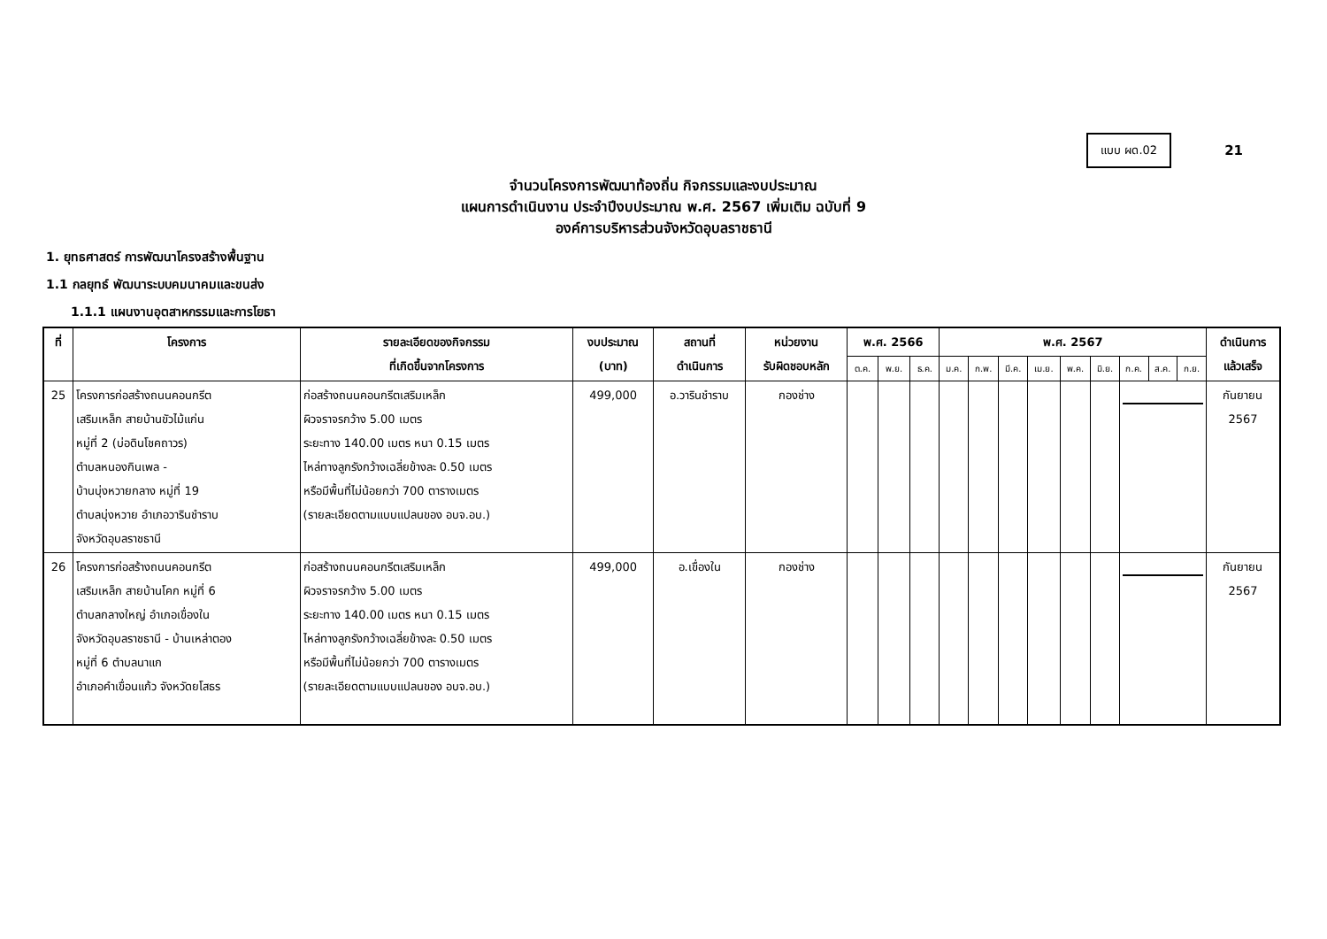แบบ ผด.02
21
จำนวนโครงการพัฒนาท้องถิ่น กิจกรรมและงบประมาณ
แผนการดำเนินงาน ประจำปีงบประมาณ พ.ศ. 2567 เพิ่มเติม ฉบับที่ 9
องค์การบริหารส่วนจังหวัดอุบลราชธานี
1. ยุทธศาสตร์ การพัฒนาโครงสร้างพื้นฐาน
1.1 กลยุทธ์ พัฒนาระบบคมนาคมและขนส่ง
1.1.1 แผนงานอุตสาหกรรมและการโยธา
| ที่ | โครงการ | รายละเอียดของกิจกรรม ที่เกิดขึ้นจากโครงการ | งบประมาณ (บาท) | สถานที่ ดำเนินการ | หน่วยงาน รับผิดชอบหลัก | พ.ศ. 2566 | | | พ.ศ. 2567 | | | | | | | | | ดำเนินการ แล้วเสร็จ |
| --- | --- | --- | --- | --- | --- | --- | --- | --- | --- | --- | --- | --- | --- | --- | --- | --- | --- | --- |
| | | | | | | ต.ค. | พ.ย. | ธ.ค. | ม.ค. | ก.พ. | มี.ค. | เม.ย. | พ.ค. | มิ.ย. | ก.ค. | ส.ค. | ก.ย. | |
| 25 | โครงการก่อสร้างถนนคอนกรีต เสริมเหล็ก สายบ้านขัวไม้แก่น หมู่ที่ 2 (บ่อดินโชคถาวร) ตำบลหนองกินเพล - บ้านบุ่งหวายกลาง หมู่ที่ 19 ตำบลบุ่งหวาย อำเภอวารินชำราบ จังหวัดอุบลราชธานี | ก่อสร้างถนนคอนกรีตเสริมเหล็ก ผิวจราจรกว้าง 5.00 เมตร ระยะทาง 140.00 เมตร หนา 0.15 เมตร ไหล่ทางลูกรังกว้างเฉลี่ยข้างละ 0.50 เมตร หรือมีพื้นที่ไม่น้อยกว่า 700 ตารางเมตร (รายละเอียดตามแบบแปลนของ อบจ.อบ.) | 499,000 | อ.วารินชำราบ | กองช่าง | | | | | | | | | | | | | กันยายน 2567 |
| 26 | โครงการก่อสร้างถนนคอนกรีต เสริมเหล็ก สายบ้านโคก หมู่ที่ 6 ตำบลกลางใหญ่ อำเภอเขื่องใน จังหวัดอุบลราชธานี - บ้านเหล่าตอง หมู่ที่ 6 ตำบลนาแก อำเภอคำเขื่อนแก้ว จังหวัดยโสธร | ก่อสร้างถนนคอนกรีตเสริมเหล็ก ผิวจราจรกว้าง 5.00 เมตร ระยะทาง 140.00 เมตร หนา 0.15 เมตร ไหล่ทางลูกรังกว้างเฉลี่ยข้างละ 0.50 เมตร หรือมีพื้นที่ไม่น้อยกว่า 700 ตารางเมตร (รายละเอียดตามแบบแปลนของ อบจ.อบ.) | 499,000 | อ.เขื่องใน | กองช่าง | | | | | | | | | | | | | กันยายน 2567 |